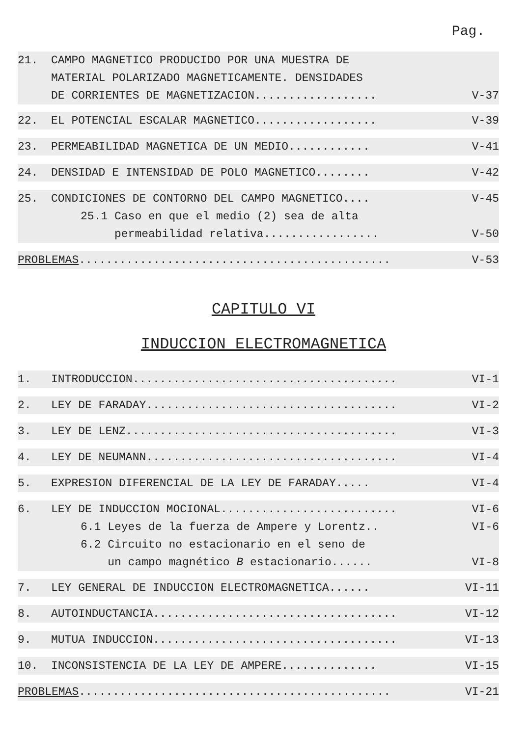Pag.
21. CAMPO MAGNETICO PRODUCIDO POR UNA MUESTRA DE
MATERIAL POLARIZADO MAGNETICAMENTE. DENSIDADES
DE CORRIENTES DE MAGNETIZACION.................. V-37
22. EL POTENCIAL ESCALAR MAGNETICO.................. V-39
23. PERMEABILIDAD MAGNETICA DE UN MEDIO............ V-41
24. DENSIDAD E INTENSIDAD DE POLO MAGNETICO........ V-42
25. CONDICIONES DE CONTORNO DEL CAMPO MAGNETICO.... V-45
25.1 Caso en que el medio (2) sea de alta
permeabilidad relativa................. V-50
PROBLEMAS.............................................. V-53
CAPITULO VI
INDUCCION ELECTROMAGNETICA
1. INTRODUCCION....................................... VI-1
2. LEY DE FARADAY..................................... VI-2
3. LEY DE LENZ........................................ VI-3
4. LEY DE NEUMANN..................................... VI-4
5. EXPRESION DIFERENCIAL DE LA LEY DE FARADAY..... VI-4
6. LEY DE INDUCCION MOCIONAL.......................... VI-6
6.1 Leyes de la fuerza de Ampere y Lorentz.. VI-6
6.2 Circuito no estacionario en el seno de
un campo magnético B estacionario...... VI-8
7. LEY GENERAL DE INDUCCION ELECTROMAGNETICA...... VI-11
8. AUTOINDUCTANCIA.................................... VI-12
9. MUTUA INDUCCION.................................... VI-13
10. INCONSISTENCIA DE LA LEY DE AMPERE.............. VI-15
PROBLEMAS.............................................. VI-21